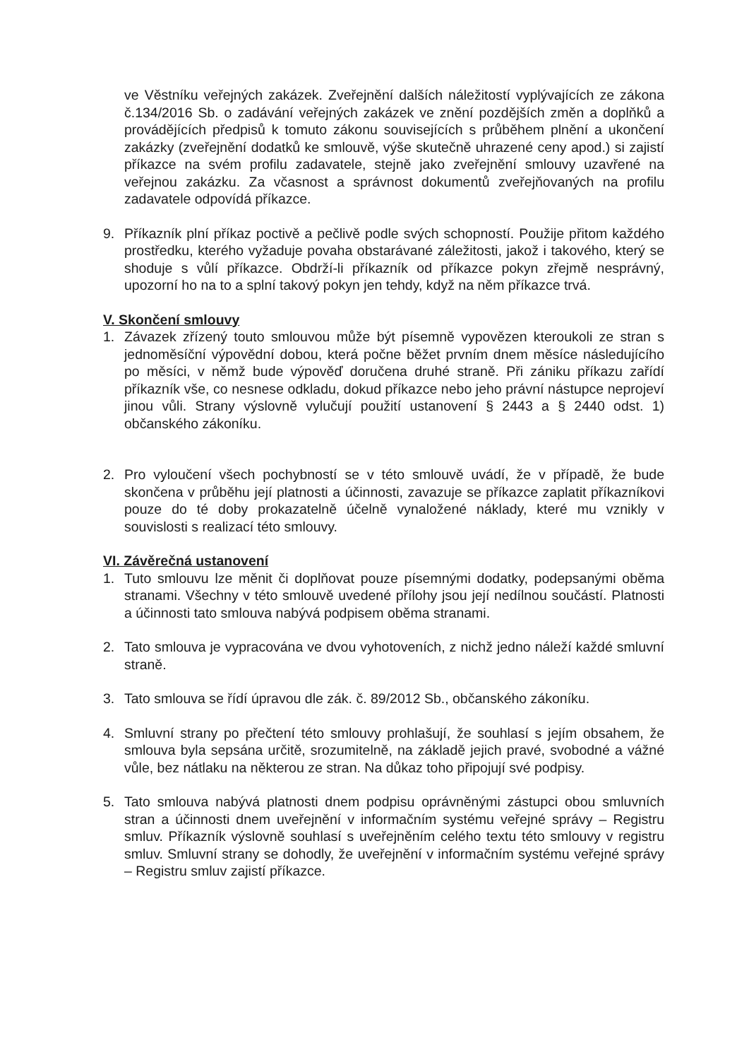ve Věstníku veřejných zakázek. Zveřejnění dalších náležitostí vyplývajících ze zákona č.134/2016 Sb. o zadávání veřejných zakázek ve znění pozdějších změn a doplňků a provádějících předpisů k tomuto zákonu souvisejících s průběhem plnění a ukončení zakázky (zveřejnění dodatků ke smlouvě, výše skutečně uhrazené ceny apod.) si zajistí příkazce na svém profilu zadavatele, stejně jako zveřejnění smlouvy uzavřené na veřejnou zakázku. Za včasnost a správnost dokumentů zveřejňovaných na profilu zadavatele odpovídá příkazce.
9. Příkazník plní příkaz poctivě a pečlivě podle svých schopností. Použije přitom každého prostředku, kterého vyžaduje povaha obstarávané záležitosti, jakož i takového, který se shoduje s vůlí příkazce. Obdrží-li příkazník od příkazce pokyn zřejmě nesprávný, upozorní ho na to a splní takový pokyn jen tehdy, když na něm příkazce trvá.
V. Skončení smlouvy
1. Závazek zřízený touto smlouvou může být písemně vypovězen kteroukoli ze stran s jednoměsíční výpovědní dobou, která počne běžet prvním dnem měsíce následujícího po měsíci, v němž bude výpověď doručena druhé straně. Při zániku příkazu zařídí příkazník vše, co nesnese odkladu, dokud příkazce nebo jeho právní nástupce neprojeví jinou vůli. Strany výslovně vylučují použití ustanovení § 2443 a § 2440 odst. 1) občanského zákoníku.
2. Pro vyloučení všech pochybností se v této smlouvě uvádí, že v případě, že bude skončena v průběhu její platnosti a účinnosti, zavazuje se příkazce zaplatit příkazníkovi pouze do té doby prokazatelně účelně vynaložené náklady, které mu vznikly v souvislosti s realizací této smlouvy.
VI. Závěrečná ustanovení
1. Tuto smlouvu lze měnit či doplňovat pouze písemnými dodatky, podepsanými oběma stranami. Všechny v této smlouvě uvedené přílohy jsou její nedílnou součástí. Platnosti a účinnosti tato smlouva nabývá podpisem oběma stranami.
2. Tato smlouva je vypracována ve dvou vyhotoveních, z nichž jedno náleží každé smluvní straně.
3. Tato smlouva se řídí úpravou dle zák. č. 89/2012 Sb., občanského zákoníku.
4. Smluvní strany po přečtení této smlouvy prohlašují, že souhlasí s jejím obsahem, že smlouva byla sepsána určitě, srozumitelně, na základě jejich pravé, svobodné a vážné vůle, bez nátlaku na některou ze stran. Na důkaz toho připojují své podpisy.
5. Tato smlouva nabývá platnosti dnem podpisu oprávněnými zástupci obou smluvních stran a účinnosti dnem uveřejnění v informačním systému veřejné správy – Registru smluv. Příkazník výslovně souhlasí s uveřejněním celého textu této smlouvy v registru smluv. Smluvní strany se dohodly, že uveřejnění v informačním systému veřejné správy – Registru smluv zajistí příkazce.